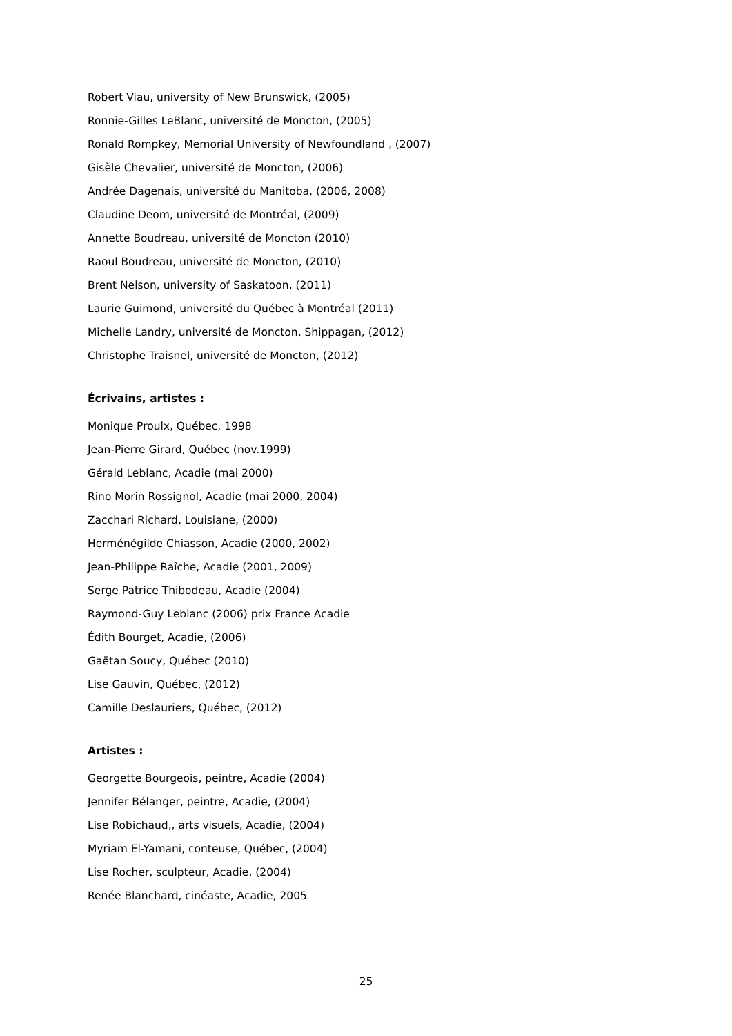Robert Viau, university of New Brunswick, (2005)
Ronnie-Gilles LeBlanc, université de Moncton, (2005)
Ronald Rompkey, Memorial University of Newfoundland , (2007)
Gisèle Chevalier, université de Moncton, (2006)
Andrée Dagenais, université du Manitoba, (2006, 2008)
Claudine Deom, université de Montréal, (2009)
Annette Boudreau, université de Moncton (2010)
Raoul Boudreau, université de Moncton, (2010)
Brent Nelson, university of Saskatoon, (2011)
Laurie Guimond, université du Québec à Montréal (2011)
Michelle Landry, université de Moncton, Shippagan, (2012)
Christophe Traisnel, université de Moncton, (2012)
Écrivains, artistes :
Monique Proulx, Québec, 1998
Jean-Pierre Girard, Québec (nov.1999)
Gérald Leblanc, Acadie (mai 2000)
Rino Morin Rossignol, Acadie (mai 2000, 2004)
Zacchari Richard, Louisiane, (2000)
Herménégilde Chiasson, Acadie (2000, 2002)
Jean-Philippe Raîche, Acadie (2001, 2009)
Serge Patrice Thibodeau, Acadie (2004)
Raymond-Guy Leblanc (2006) prix France Acadie
Édith Bourget, Acadie, (2006)
Gaëtan Soucy, Québec (2010)
Lise Gauvin, Québec, (2012)
Camille Deslauriers, Québec, (2012)
Artistes :
Georgette Bourgeois, peintre, Acadie (2004)
Jennifer Bélanger, peintre, Acadie, (2004)
Lise Robichaud,, arts visuels, Acadie, (2004)
Myriam El-Yamani, conteuse, Québec, (2004)
Lise Rocher, sculpteur, Acadie, (2004)
Renée Blanchard, cinéaste, Acadie, 2005
25